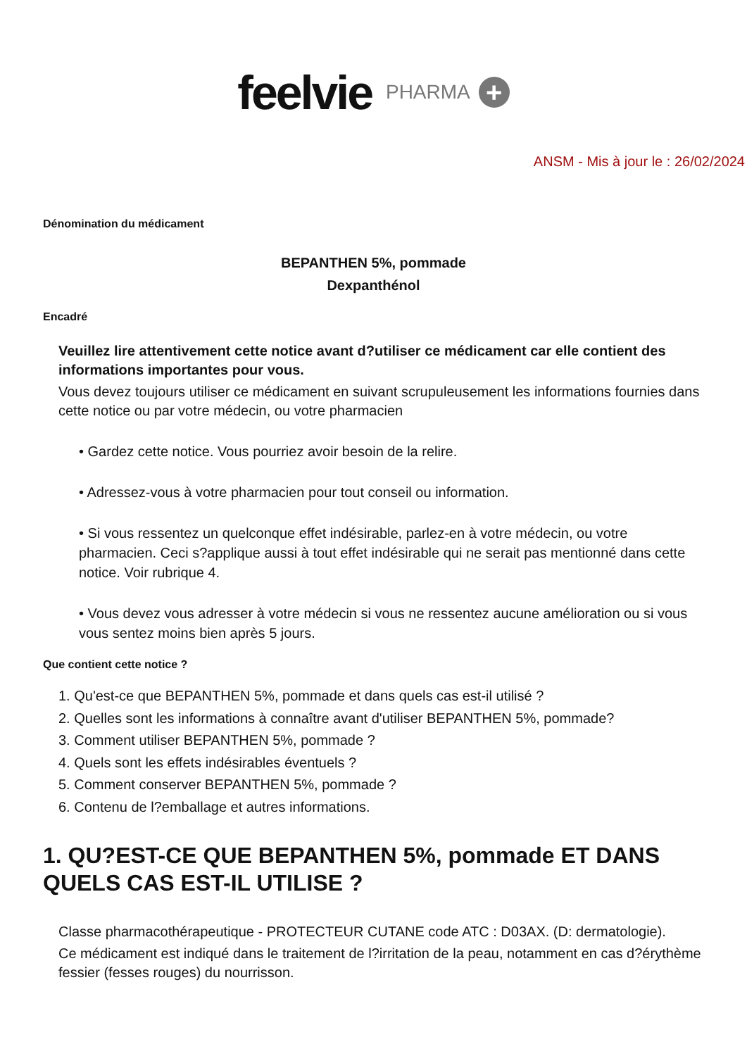feelvie PHARMA +
ANSM - Mis à jour le : 26/02/2024
Dénomination du médicament
BEPANTHEN 5%, pommade
Dexpanthénol
Encadré
Veuillez lire attentivement cette notice avant d?utiliser ce médicament car elle contient des informations importantes pour vous.
Vous devez toujours utiliser ce médicament en suivant scrupuleusement les informations fournies dans cette notice ou par votre médecin, ou votre pharmacien
• Gardez cette notice. Vous pourriez avoir besoin de la relire.
• Adressez-vous à votre pharmacien pour tout conseil ou information.
• Si vous ressentez un quelconque effet indésirable, parlez-en à votre médecin, ou votre pharmacien. Ceci s?applique aussi à tout effet indésirable qui ne serait pas mentionné dans cette notice. Voir rubrique 4.
• Vous devez vous adresser à votre médecin si vous ne ressentez aucune amélioration ou si vous vous sentez moins bien après 5 jours.
Que contient cette notice ?
1. Qu'est-ce que BEPANTHEN 5%, pommade et dans quels cas est-il utilisé ?
2. Quelles sont les informations à connaître avant d'utiliser BEPANTHEN 5%, pommade?
3. Comment utiliser BEPANTHEN 5%, pommade ?
4. Quels sont les effets indésirables éventuels ?
5. Comment conserver BEPANTHEN 5%, pommade ?
6. Contenu de l?emballage et autres informations.
1. QU?EST-CE QUE BEPANTHEN 5%, pommade ET DANS QUELS CAS EST-IL UTILISE ?
Classe pharmacothérapeutique - PROTECTEUR CUTANE code ATC : D03AX. (D: dermatologie).
Ce médicament est indiqué dans le traitement de l?irritation de la peau, notamment en cas d?érythème fessier (fesses rouges) du nourrisson.